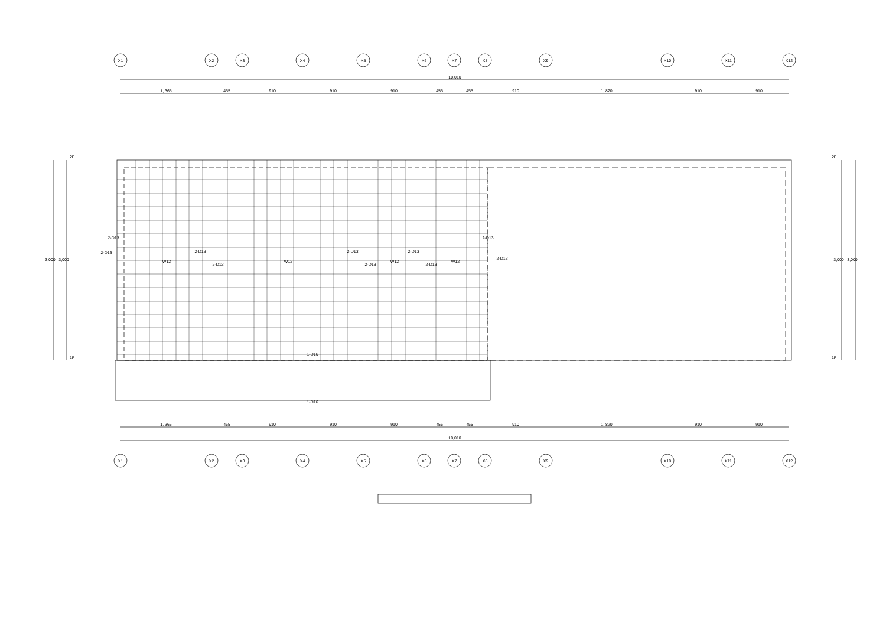X1
X2
X3
X4
X5
X6
X7
X8
X9
X10
X11
X12
10,010
1, 365
455
910
910
910
455
455
910
1, 820
910
910
2F
1F
2F
1F
3,000
3,000
3,000
3,000
2-D13
2-D13
2-D13
2-D13
2-D13
2-D13
2-D13
2-D13
2-D13
2-D13
W12
W12
W12
W12
1-D16
1-D16
1, 365
455
910
910
910
455
455
910
1, 820
910
910
10,010
X1
X2
X3
X4
X5
X6
X7
X8
X9
X10
X11
X12